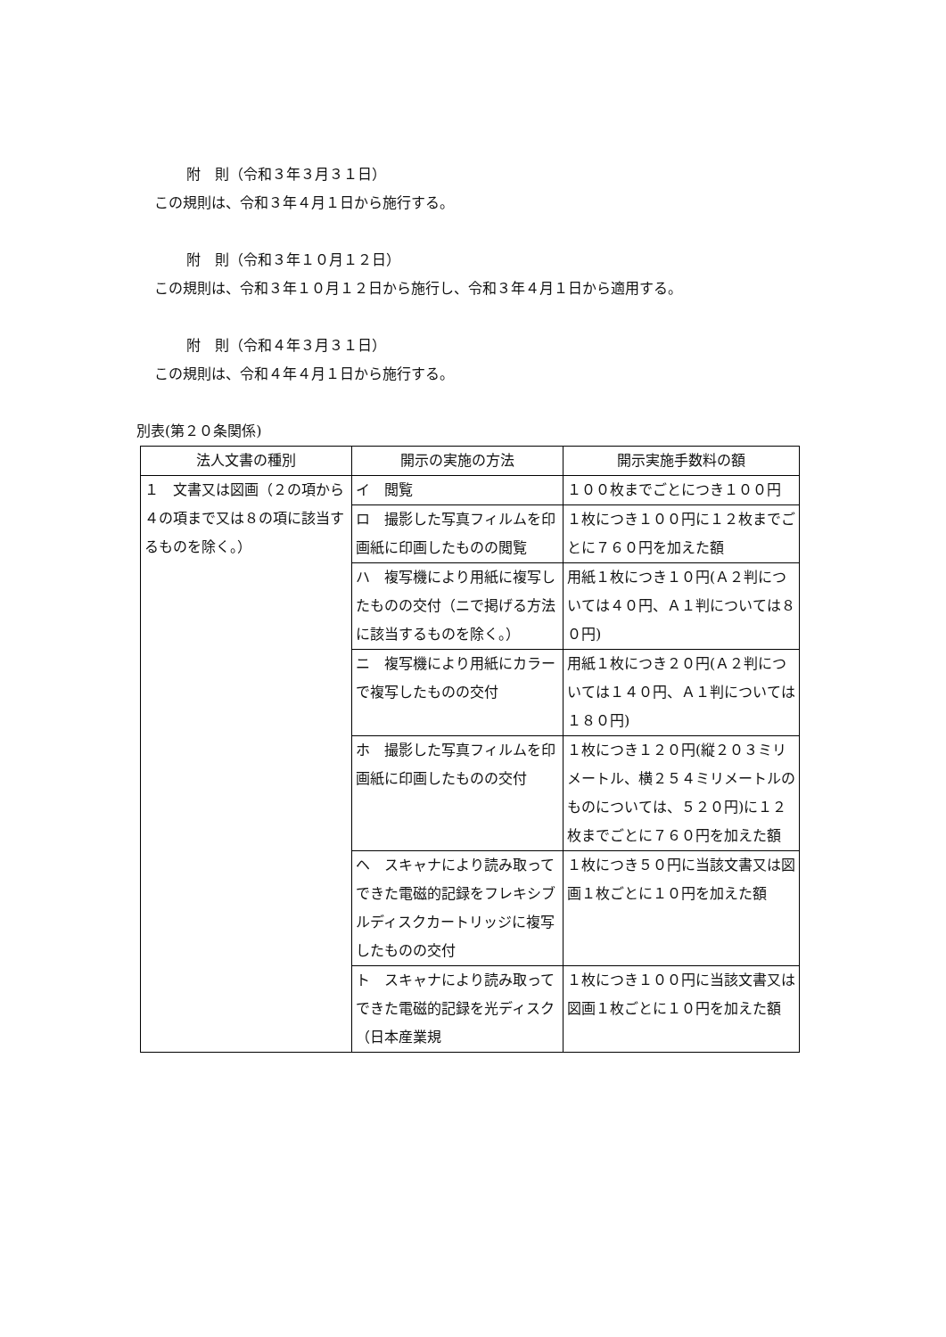附　則（令和３年３月３１日）
この規則は、令和３年４月１日から施行する。
附　則（令和３年１０月１２日）
この規則は、令和３年１０月１２日から施行し、令和３年４月１日から適用する。
附　則（令和４年３月３１日）
この規則は、令和４年４月１日から施行する。
別表(第２０条関係)
| 法人文書の種別 | 開示の実施の方法 | 開示実施手数料の額 |
| --- | --- | --- |
| １ 文書又は図画（２の項から４の項まで又は８の項に該当するものを除く。） | イ 閲覧 | １００枚までごとにつき１００円 |
| | ロ 撮影した写真フィルムを印画紙に印画したものの閲覧 | １枚につき１００円に１２枚までごとに７６０円を加えた額 |
| | ハ 複写機により用紙に複写したものの交付（ニで掲げる方法に該当するものを除く。） | 用紙１枚につき１０円(Ａ２判については４０円、Ａ１判については８０円) |
| | ニ 複写機により用紙にカラーで複写したものの交付 | 用紙１枚につき２０円(Ａ２判については１４０円、Ａ１判については１８０円) |
| | ホ 撮影した写真フィルムを印画紙に印画したものの交付 | １枚につき１２０円(縦２０３ミリメートル、横２５４ミリメートルのものについては、５２０円)に１２枚までごとに７６０円を加えた額 |
| | ヘ スキャナにより読み取ってできた電磁的記録をフレキシブルディスクカートリッジに複写したものの交付 | １枚につき５０円に当該文書又は図画１枚ごとに１０円を加えた額 |
| | ト スキャナにより読み取ってできた電磁的記録を光ディスク（日本産業規 | １枚につき１００円に当該文書又は図画１枚ごとに１０円を加えた額 |